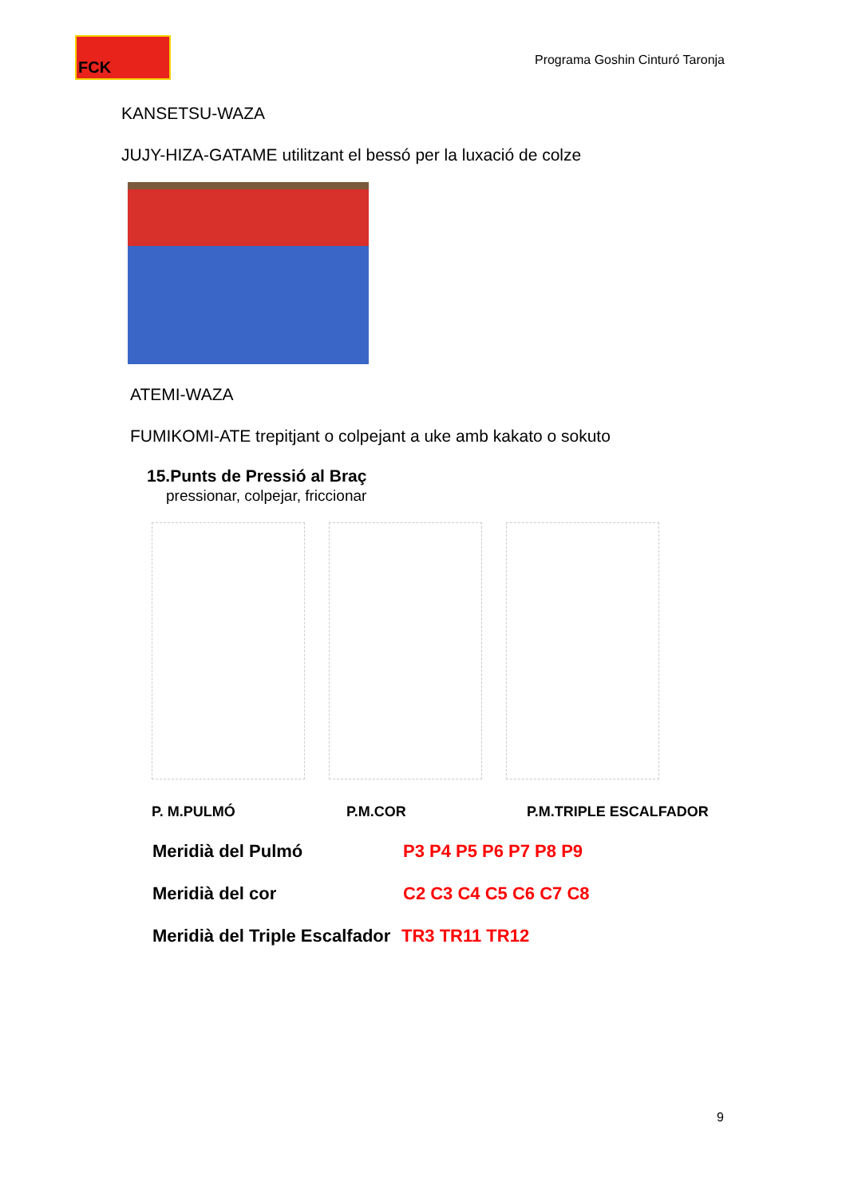FCK
Programa Goshin Cinturó Taronja
KANSETSU-WAZA
JUJY-HIZA-GATAME utilitzant el bessó per la luxació de colze
ATEMI-WAZA
FUMIKOMI-ATE trepitjant o colpejant a uke amb kakato o sokuto
15.Punts de Pressió al Braç
pressionar, colpejar, friccionar
P. M.PULMÓ P.M.COR P.M.TRIPLE ESCALFADOR
Meridià del Pulmó P3 P4 P5 P6 P7 P8 P9
Meridià del cor C2 C3 C4 C5 C6 C7 C8
Meridià del Triple Escalfador TR3 TR11 TR12
9